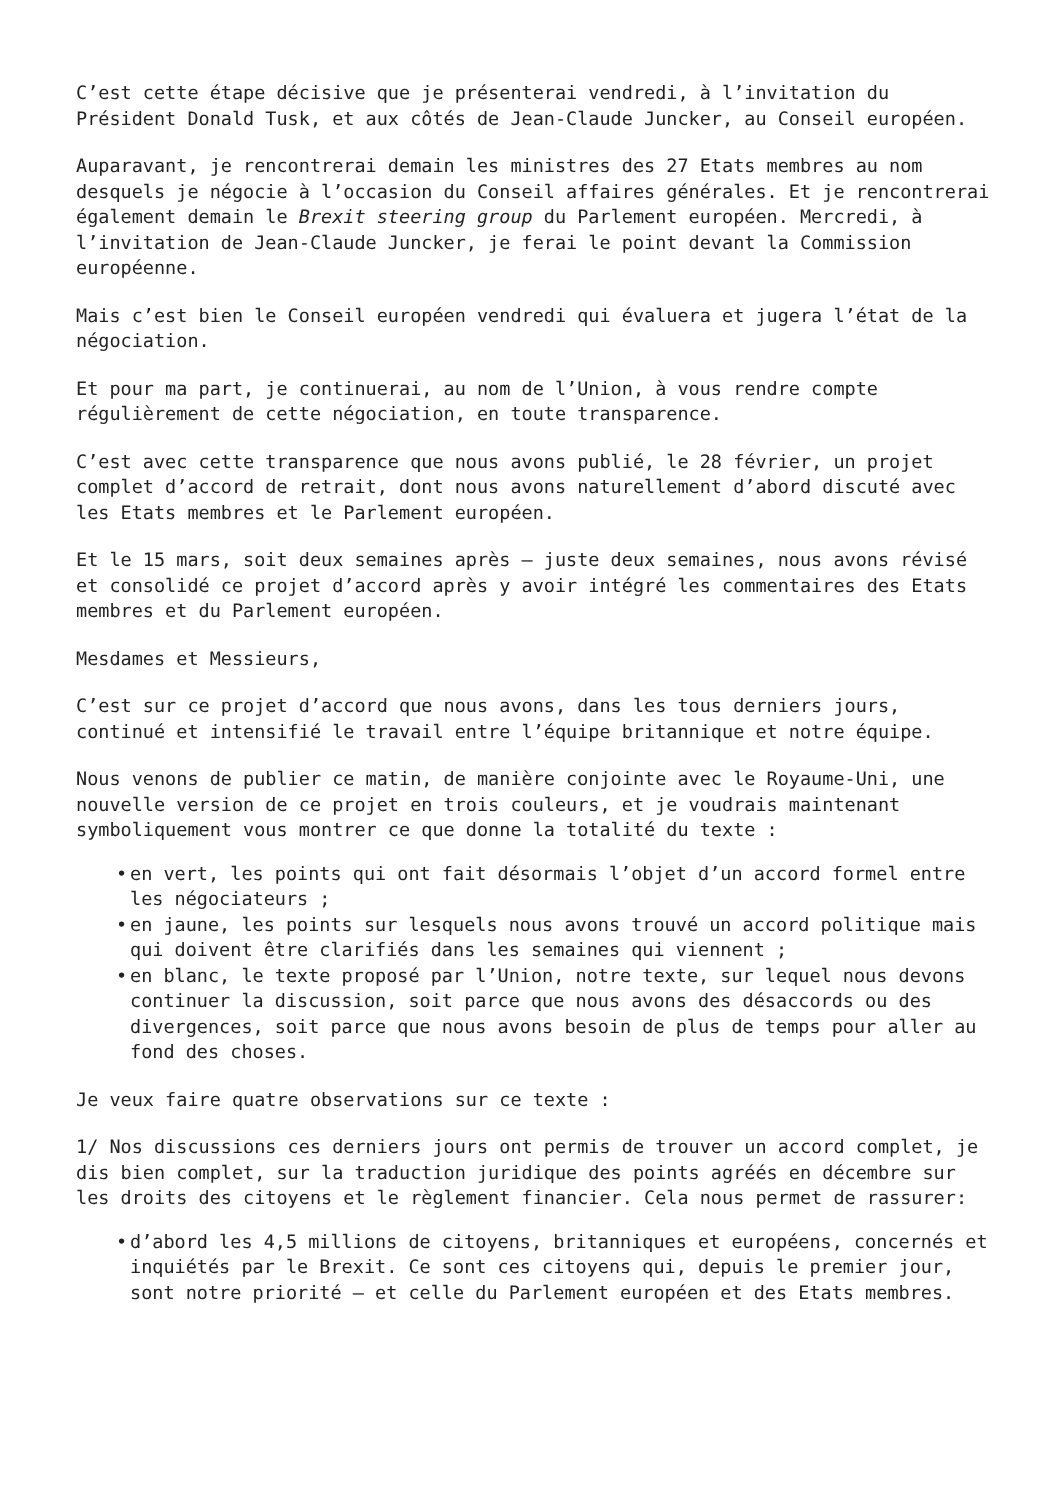C’est cette étape décisive que je présenterai vendredi, à l’invitation du Président Donald Tusk, et aux côtés de Jean-Claude Juncker, au Conseil européen.
Auparavant, je rencontrerai demain les ministres des 27 Etats membres au nom desquels je négocie à l’occasion du Conseil affaires générales. Et je rencontrerai également demain le Brexit steering group du Parlement européen. Mercredi, à l’invitation de Jean-Claude Juncker, je ferai le point devant la Commission européenne.
Mais c’est bien le Conseil européen vendredi qui évaluera et jugera l’état de la négociation.
Et pour ma part, je continuerai, au nom de l’Union, à vous rendre compte régulièrement de cette négociation, en toute transparence.
C’est avec cette transparence que nous avons publié, le 28 février, un projet complet d’accord de retrait, dont nous avons naturellement d’abord discuté avec les Etats membres et le Parlement européen.
Et le 15 mars, soit deux semaines après – juste deux semaines, nous avons révisé et consolidé ce projet d’accord après y avoir intégré les commentaires des Etats membres et du Parlement européen.
Mesdames et Messieurs,
C’est sur ce projet d’accord que nous avons, dans les tous derniers jours, continué et intensifié le travail entre l’équipe britannique et notre équipe.
Nous venons de publier ce matin, de manière conjointe avec le Royaume-Uni, une nouvelle version de ce projet en trois couleurs, et je voudrais maintenant symboliquement vous montrer ce que donne la totalité du texte :
• en vert, les points qui ont fait désormais l’objet d’un accord formel entre les négociateurs ;
• en jaune, les points sur lesquels nous avons trouvé un accord politique mais qui doivent être clarifiés dans les semaines qui viennent ;
• en blanc, le texte proposé par l’Union, notre texte, sur lequel nous devons continuer la discussion, soit parce que nous avons des désaccords ou des divergences, soit parce que nous avons besoin de plus de temps pour aller au fond des choses.
Je veux faire quatre observations sur ce texte :
1/ Nos discussions ces derniers jours ont permis de trouver un accord complet, je dis bien complet, sur la traduction juridique des points agréés en décembre sur les droits des citoyens et le règlement financier. Cela nous permet de rassurer:
• d’abord les 4,5 millions de citoyens, britanniques et européens, concernés et inquiétés par le Brexit. Ce sont ces citoyens qui, depuis le premier jour, sont notre priorité – et celle du Parlement européen et des Etats membres.